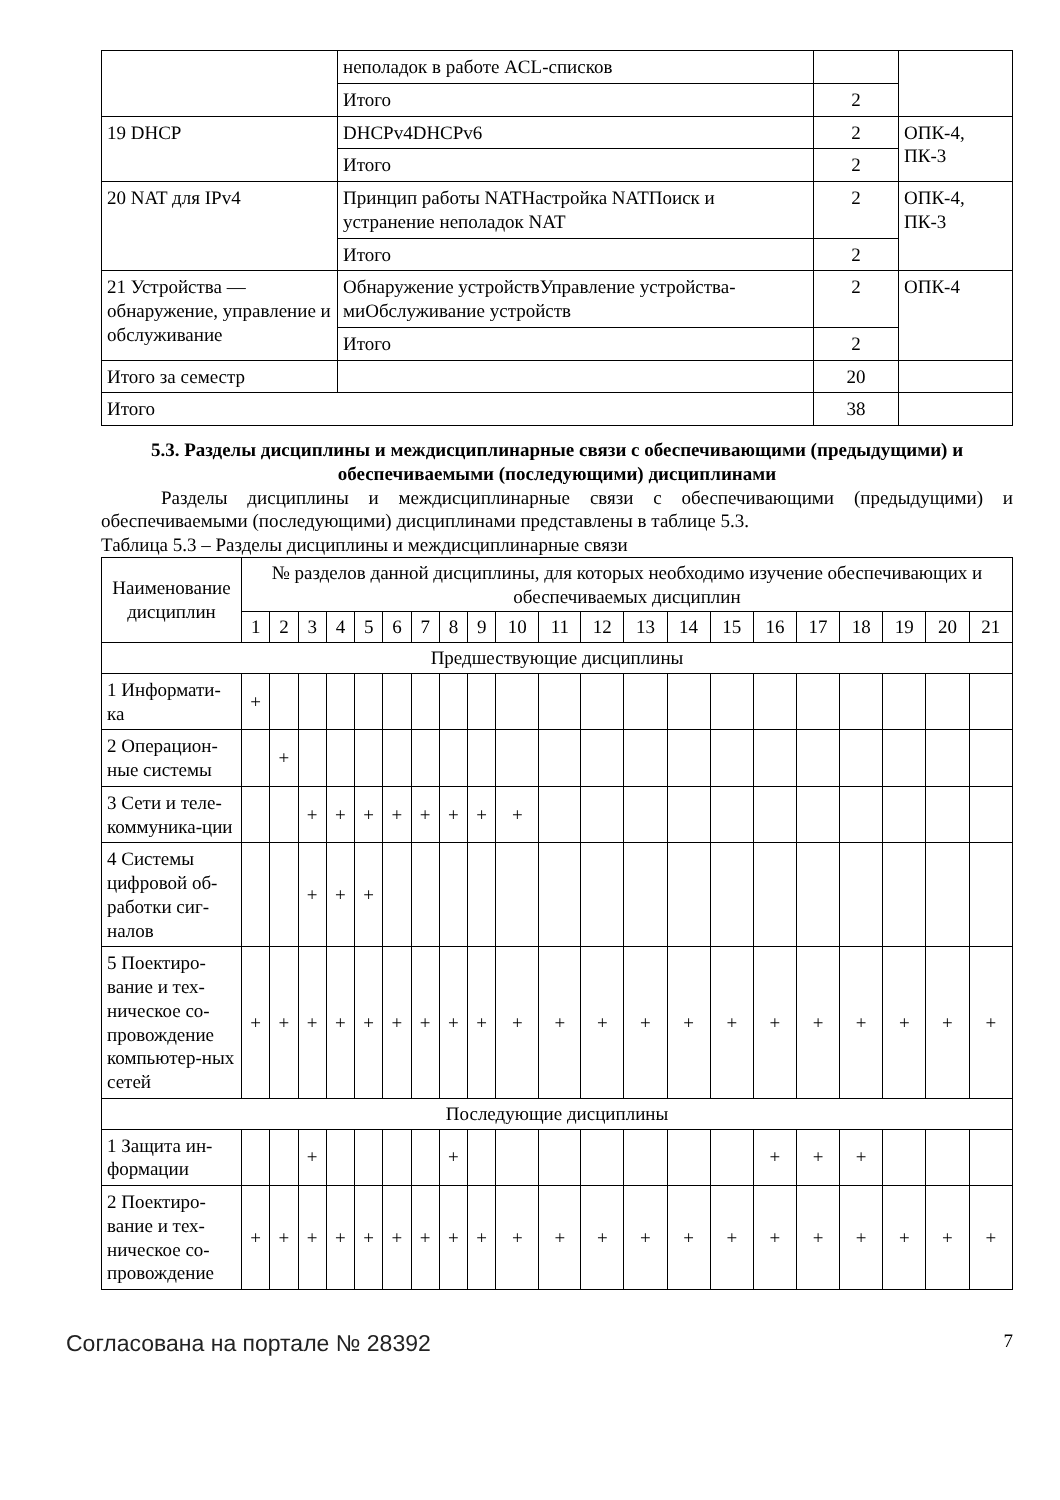| | неполадок в работе ACL-списков | | |
| | Итого | 2 | |
| 19 DHCP | DHCPv4DHCPv6 | 2 | ОПК-4, ПК-3 |
| | Итого | 2 | |
| 20 NAT для IPv4 | Принцип работы NATНастройка NATПоиск и устранение неполадок NAT | 2 | ОПК-4, ПК-3 |
| | Итого | 2 | |
| 21 Устройства — обнаружение, управление и обслуживание | Обнаружение устройствУправление устройства-миОбслуживание устройств | 2 | ОПК-4 |
| | Итого | 2 | |
| Итого за семестр | | 20 | |
| Итого | | 38 | |
5.3. Разделы дисциплины и междисциплинарные связи с обеспечивающими (предыдущими) и обеспечиваемыми (последующими) дисциплинами
Разделы дисциплины и междисциплинарные связи с обеспечивающими (предыдущими) и обеспечиваемыми (последующими) дисциплинами представлены в таблице 5.3.
Таблица 5.3 – Разделы дисциплины и междисциплинарные связи
| Наименование дисциплин | № разделов данной дисциплины, для которых необходимо изучение обеспечивающих и обеспечиваемых дисциплин | | | | | | | | | | | | | | | | | | | | |
| --- | --- | --- | --- | --- | --- | --- | --- | --- | --- | --- | --- | --- | --- | --- | --- | --- | --- | --- | --- | --- | --- |
| | 1 | 2 | 3 | 4 | 5 | 6 | 7 | 8 | 9 | 10 | 11 | 12 | 13 | 14 | 15 | 16 | 17 | 18 | 19 | 20 | 21 |
| Предшествующие дисциплины | | | | | | | | | | | | | | | | | | | | | |
| 1 Информати-ка | + | | | | | | | | | | | | | | | | | | | | |
| 2 Операцион-ные системы | | + | | | | | | | | | | | | | | | | | | | |
| 3 Сети и теле-коммуника-ции | | | + | + | + | + | + | + | + | + | | | | | | | | | | | |
| 4 Системы цифровой об-работки сиг-налов | | | + | + | + | | | | | | | | | | | | | | | | |
| 5 Поектиро-вание и тех-ническое со-провождение компьютер-ных сетей | + | + | + | + | + | + | + | + | + | + | + | + | + | + | + | + | + | + | + | + | + |
| Последующие дисциплины | | | | | | | | | | | | | | | | | | | | | |
| 1 Защита ин-формации | | | + | | | | | + | | | | | | | | + | + | + | | | |
| 2 Поектиро-вание и тех-ническое со-провождение | + | + | + | + | + | + | + | + | + | + | + | + | + | + | + | + | + | + | + | + | + |
Согласована на портале № 28392 7